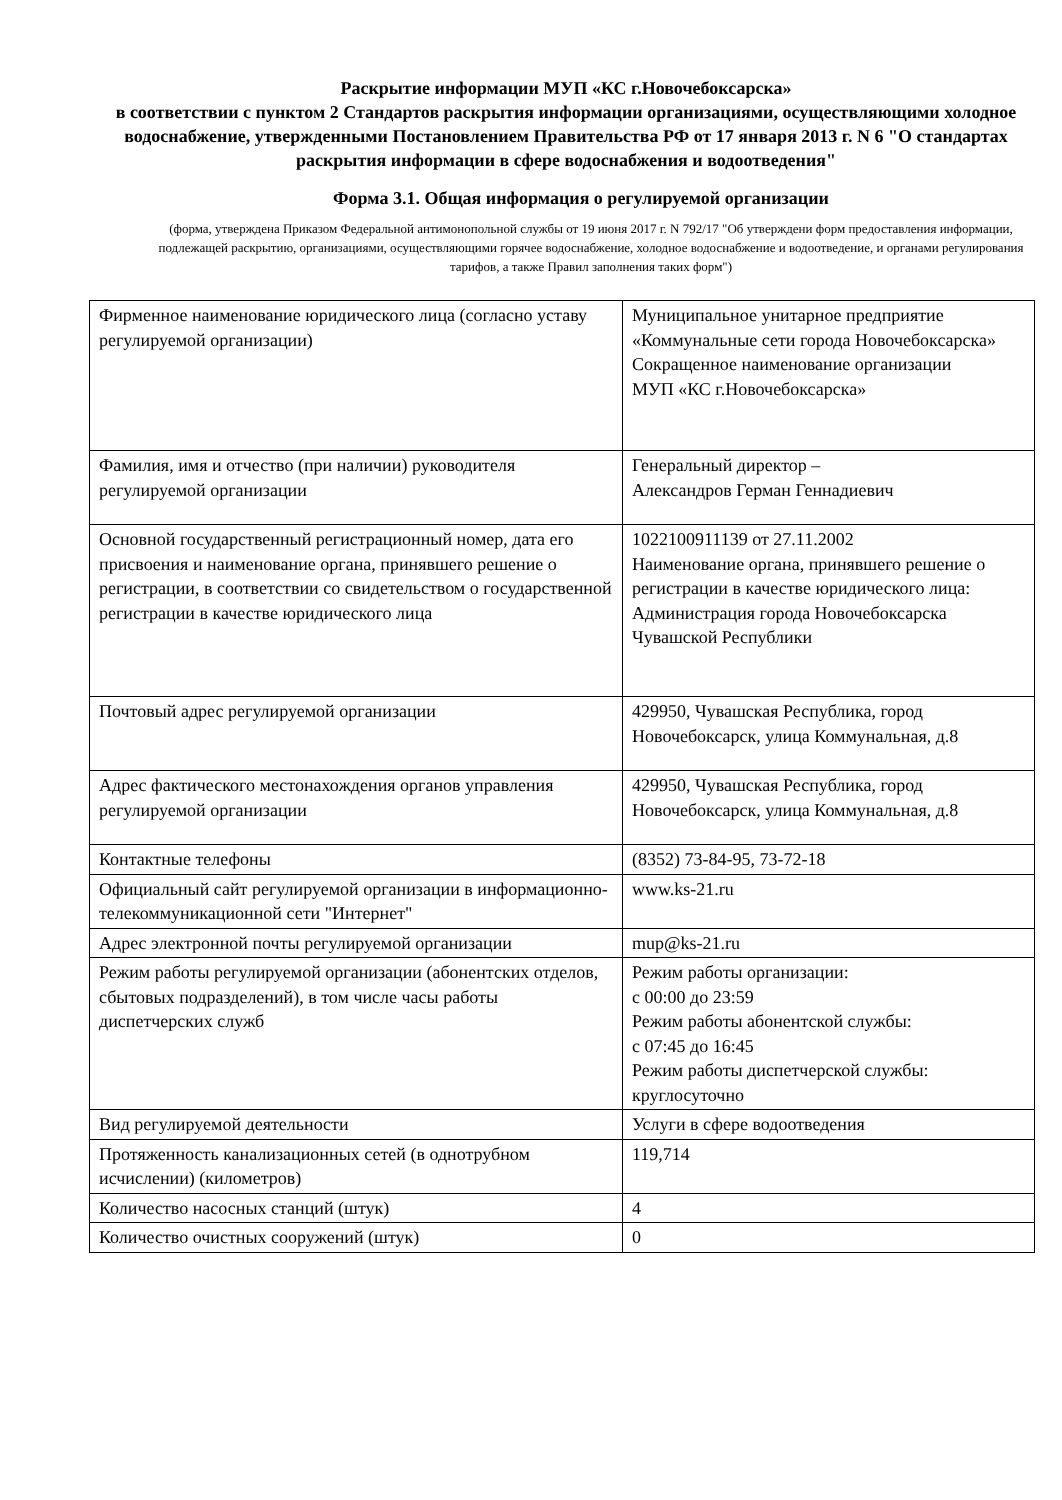Раскрытие информации МУП «КС г.Новочебоксарска»
в соответствии с пунктом 2 Стандартов раскрытия информации организациями, осуществляющими холодное водоснабжение, утвержденными Постановлением Правительства РФ от 17 января 2013 г. N 6 "О стандартах раскрытия информации в сфере водоснабжения и водоотведения"
Форма 3.1. Общая информация о регулируемой организации
(форма, утверждена Приказом Федеральной антимонопольной службы от 19 июня 2017 г. N 792/17 "Об утверждени форм предоставления информации, подлежащей раскрытию, организациями, осуществляющими горячее водоснабжение, холодное водоснабжение и водоотведение, и органами регулирования тарифов, а также Правил заполнения таких форм")
| Фирменное наименование юридического лица (согласно уставу регулируемой организации) | Муниципальное унитарное предприятие «Коммунальные сети города Новочебоксарска» Сокращенное наименование организации МУП «КС г.Новочебоксарска» |
| Фамилия, имя и отчество (при наличии) руководителя регулируемой организации | Генеральный директор – Александров Герман Геннадиевич |
| Основной государственный регистрационный номер, дата его присвоения и наименование органа, принявшего решение о регистрации, в соответствии со свидетельством о государственной регистрации в качестве юридического лица | 1022100911139 от 27.11.2002 Наименование органа, принявшего решение о регистрации в качестве юридического лица: Администрация города Новочебоксарска Чувашской Республики |
| Почтовый адрес регулируемой организации | 429950, Чувашская Республика, город Новочебоксарск, улица Коммунальная, д.8 |
| Адрес фактического местонахождения органов управления регулируемой организации | 429950, Чувашская Республика, город Новочебоксарск, улица Коммунальная, д.8 |
| Контактные телефоны | (8352) 73-84-95, 73-72-18 |
| Официальный сайт регулируемой организации в информационно-телекоммуникационной сети "Интернет" | www.ks-21.ru |
| Адрес электронной почты регулируемой организации | mup@ks-21.ru |
| Режим работы регулируемой организации (абонентских отделов, сбытовых подразделений), в том числе часы работы диспетчерских служб | Режим работы организации: с 00:00 до 23:59 Режим работы абонентской службы: с 07:45 до 16:45 Режим работы диспетчерской службы: круглосуточно |
| Вид регулируемой деятельности | Услуги в сфере водоотведения |
| Протяженность канализационных сетей (в однотрубном исчислении) (километров) | 119,714 |
| Количество насосных станций (штук) | 4 |
| Количество очистных сооружений (штук) | 0 |